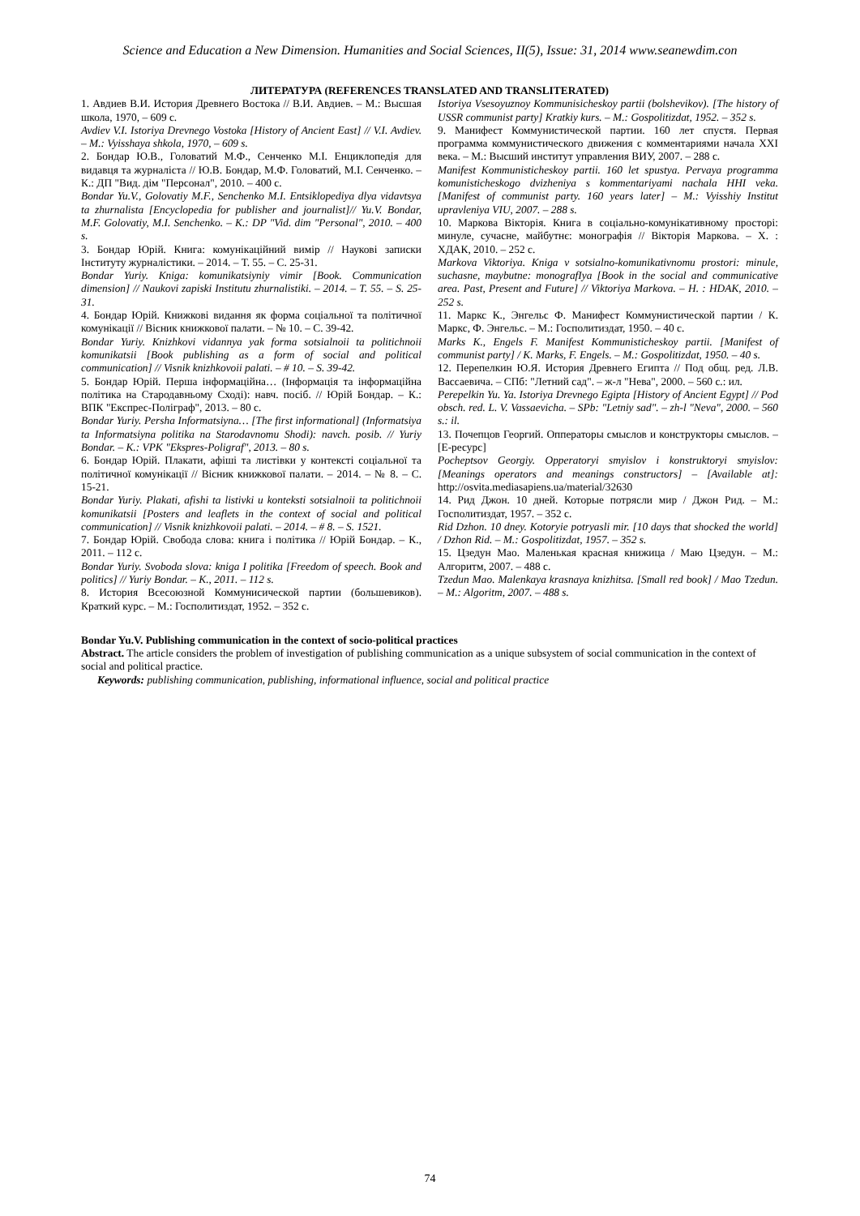Science and Education a New Dimension. Humanities and Social Sciences, II(5), Issue: 31, 2014 www.seanewdim.con
ЛИТЕРАТУРА (REFERENCES TRANSLATED AND TRANSLITERATED)
1. Авдиев В.И. История Древнего Востока // В.И. Авдиев. – М.: Высшая школа, 1970, – 609 с.
Avdiev V.I. Istoriya Drevnego Vostoka [History of Ancient East] // V.I. Avdiev. – M.: Vyisshaya shkola, 1970, – 609 s.
2. Бондар Ю.В., Головатий М.Ф., Сенченко М.І. Енциклопедія для видавця та журналіста // Ю.В. Бондар, М.Ф. Головатий, М.І. Сенченко. – К.: ДП "Вид. дім "Персонал", 2010. – 400 с.
Bondar Yu.V., Golovatiy M.F., Senchenko M.I. Entsiklopediya dlya vidavtsya ta zhurnalista [Encyclopedia for publisher and journalist]// Yu.V. Bondar, M.F. Golovatiy, M.I. Senchenko. – K.: DP "Vid. dim "Personal", 2010. – 400 s.
3. Бондар Юрій. Книга: комунікаційний вимір // Наукові записки Інституту журналістики. – 2014. – Т. 55. – С. 25-31.
Bondar Yuriy. Kniga: komunikatsiyniy vimir [Book. Communication dimension] // Naukovi zapiski Institutu zhurnalistiki. – 2014. – T. 55. – S. 25-31.
4. Бондар Юрій. Книжкові видання як форма соціальної та політичної комунікації // Вісник книжкової палати. – № 10. – С. 39-42.
Bondar Yuriy. Knizhkovi vidannya yak forma sotsialnoii ta politichnoii komunikatsii [Book publishing as a form of social and political communication] // Visnik knizhkovoii palati. – # 10. – S. 39-42.
5. Бондар Юрій. Перша інформаційна… (Інформація та інформаційна політика на Стародавньому Сході): навч. посіб. // Юрій Бондар. – К.: ВПК "Експрес-Поліграф", 2013. – 80 с.
Bondar Yuriy. Persha Informatsiyna… [The first informational] (Informatsiya ta Informatsiyna politika na Starodavnomu Shodi): navch. posib. // Yuriy Bondar. – K.: VPK "Ekspres-Poligraf", 2013. – 80 s.
6. Бондар Юрій. Плакати, афіші та листівки у контексті соціальної та політичної комунікації // Вісник книжкової палати. – 2014. – № 8. – С. 15-21.
Bondar Yuriy. Plakati, afishi ta listivki u konteksti sotsialnoii ta politichnoii komunikatsii [Posters and leaflets in the context of social and political communication] // Visnik knizhkovoii palati. – 2014. – # 8. – S. 1521.
7. Бондар Юрій. Свобода слова: книга і політика // Юрій Бондар. – К., 2011. – 112 с.
Bondar Yuriy. Svoboda slova: kniga I politika [Freedom of speech. Book and politics] // Yuriy Bondar. – K., 2011. – 112 s.
8. История Всесоюзной Коммунисической партии (большевиков). Краткий курс. – М.: Госполитиздат, 1952. – 352 с.
Istoriya Vsesoyuznoy Kommunisicheskoy partii (bolshevikov). [The history of USSR communist party] Kratkiy kurs. – M.: Gospolitizdat, 1952. – 352 s.
9. Манифест Коммунистической партии. 160 лет спустя. Первая программа коммунистического движения с комментариями начала XXI века. – М.: Высший институт управления ВИУ, 2007. – 288 с.
Manifest Kommunisticheskoy partii. 160 let spustya. Pervaya programma komunisticheskogo dvizheniya s kommentariyami nachala HHI veka. [Manifest of communist party. 160 years later] – M.: Vyisshiy Institut upravleniya VIU, 2007. – 288 s.
10. Маркова Вікторія. Книга в соціально-комунікативному просторі: минуле, сучасне, майбутнє: монографія // Вікторія Маркова. – Х. : ХДАК, 2010. – 252 с.
Markova Viktoriya. Kniga v sotsialno-komunikativnomu prostori: minule, suchasne, maybutne: monografIya [Book in the social and communicative area. Past, Present and Future] // Viktoriya Markova. – H. : HDAK, 2010. – 252 s.
11. Маркс К., Энгельс Ф. Манифест Коммунистической партии / К. Маркс, Ф. Энгельс. – М.: Госполитиздат, 1950. – 40 с.
Marks K., Engels F. Manifest Kommunisticheskoy partii. [Manifest of communist party] / K. Marks, F. Engels. – M.: Gospolitizdat, 1950. – 40 s.
12. Перепелкин Ю.Я. История Древнего Египта // Под общ. ред. Л.В. Вассаевича. – СПб: "Летний сад". – ж-л "Нева", 2000. – 560 с.: ил.
Perepelkin Yu. Ya. Istoriya Drevnego Egipta [History of Ancient Egypt] // Pod obsch. red. L. V. Vassaevicha. – SPb: "Letniy sad". – zh-l "Neva", 2000. – 560 s.: il.
13. Почепцов Георгий. Опператоры смыслов и конструкторы смыслов. – [Е-ресурс]
Pocheptsov Georgiy. Opperatoryi smyislov i konstruktoryi smyislov: [Meanings operators and meanings constructors] – [Available at]: http://osvita.mediasapiens.ua/material/32630
14. Рид Джон. 10 дней. Которые потрясли мир / Джон Рид. – М.: Госполитиздат, 1957. – 352 с.
Rid Dzhon. 10 dney. Kotoryie potryasli mir. [10 days that shocked the world] / Dzhon Rid. – M.: Gospolitizdat, 1957. – 352 s.
15. Цзедун Мао. Маленькая красная книжица / Маю Цзедун. – М.: Алгоритм, 2007. – 488 с.
Tzedun Mao. Malenkaya krasnaya knizhitsa. [Small red book] / Mao Tzedun. – M.: Algoritm, 2007. – 488 s.
Bondar Yu.V. Publishing communication in the context of socio-political practices
Abstract. The article considers the problem of investigation of publishing communication as a unique subsystem of social communication in the context of social and political practice.
Keywords: publishing communication, publishing, informational influence, social and political practice
74